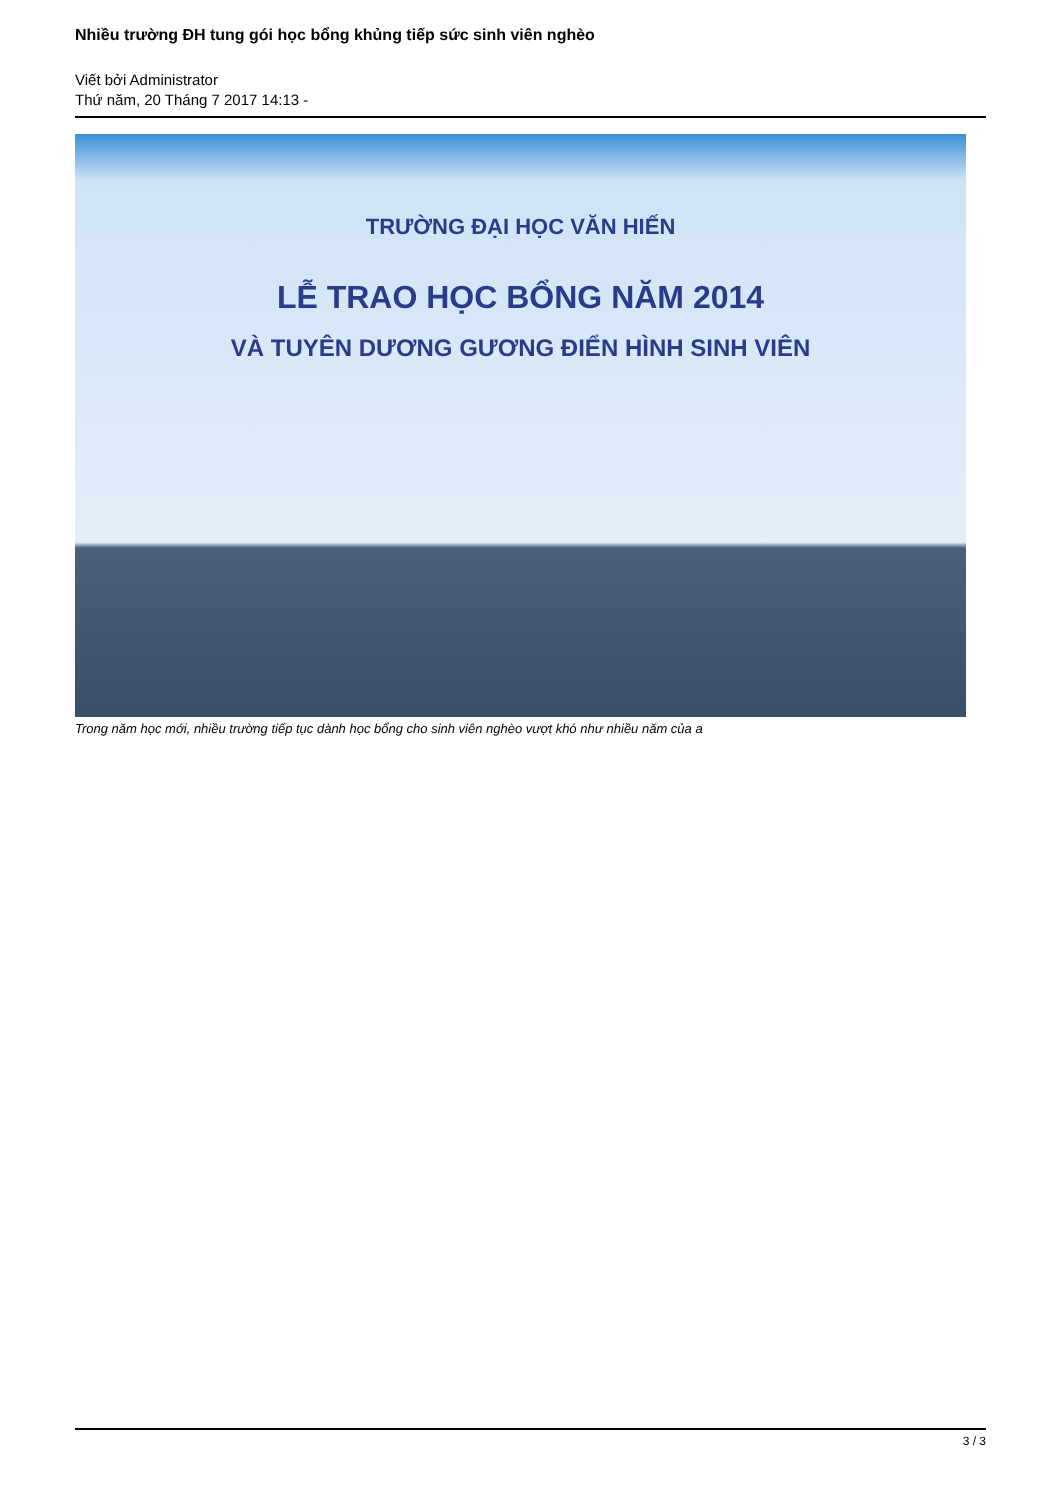Nhiều trường ĐH tung gói học bổng khủng tiếp sức sinh viên nghèo
Viết bởi Administrator
Thứ năm, 20 Tháng 7 2017 14:13 -
TRƯỜNG ĐẠI HỌC VĂN HIẾN
LỄ TRAO HỌC BỔNG NĂM 2014
VÀ TUYÊN DƯƠNG GƯƠNG ĐIỂN HÌNH SINH VIÊN
Trong năm học mới, nhiều trường tiếp tục dành học bổng cho sinh viên nghèo vượt khó như nhiều năm của a
3 / 3